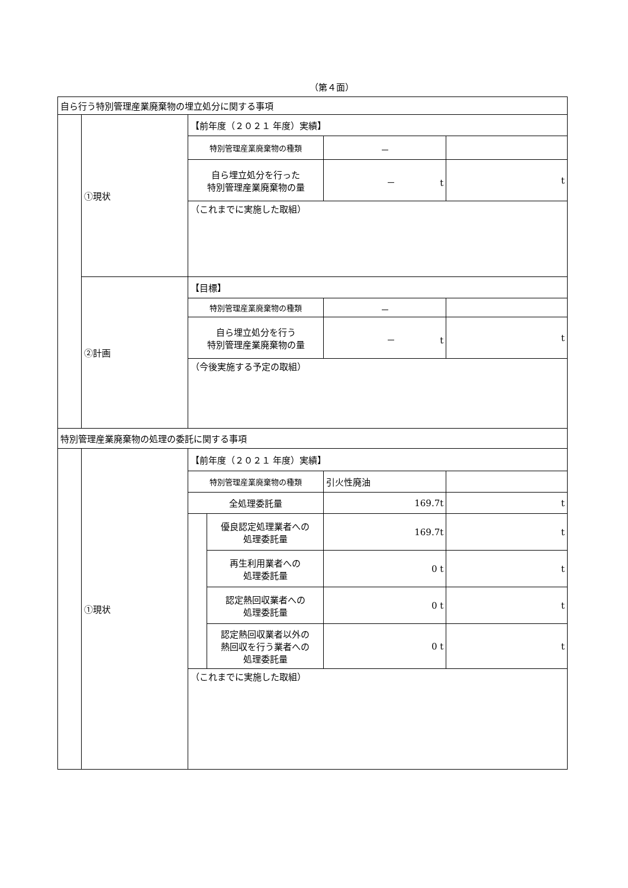（第４面）
| 自ら行う特別管理産業廃棄物の埋立処分に関する事項 | | | | | |
| | ①現状 | 【前年度（２０２１ 年度）実績】 | | | |
| | | 特別管理産業廃棄物の種類 | | － | |
| | | 自ら埋立処分を行った 特別管理産業廃棄物の量 | | － t | t |
| | | （これまでに実施した取組） | | | |
| | ②計画 | 【目標】 | | | |
| | | 特別管理産業廃棄物の種類 | | － | |
| | | 自ら埋立処分を行う 特別管理産業廃棄物の量 | | － t | t |
| | | （今後実施する予定の取組） | | | |
| 特別管理産業廃棄物の処理の委託に関する事項 | | | | | |
| | ①現状 | 【前年度（２０２１ 年度）実績】 | | | |
| | | 特別管理産業廃棄物の種類 | | 引火性廃油 | |
| | | 全処理委託量 | | 169.7t | t |
| | | | 優良認定処理業者への 処理委託量 | 169.7t | t |
| | | | 再生利用業者への 処理委託量 | 0 t | t |
| | | | 認定熱回収業者への 処理委託量 | 0 t | t |
| | | | 認定熱回収業者以外の 熱回収を行う業者への 処理委託量 | 0 t | t |
| | | （これまでに実施した取組） | | | |